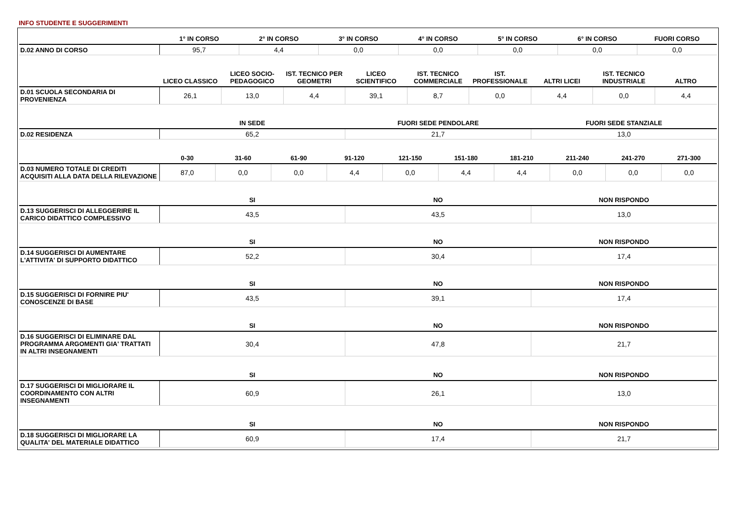INFO STUDENTE E SUGGERIMENTI
| | 1° IN CORSO | 2° IN CORSO | 3° IN CORSO | 4° IN CORSO | 5° IN CORSO | 6° IN CORSO | FUORI CORSO |
| --- | --- | --- | --- | --- | --- | --- | --- |
| D.02 ANNO DI CORSO | 95,7 | 4,4 | 0,0 | 0,0 | 0,0 | 0,0 | 0,0 |
| | LICEO CLASSICO | LICEO SOCIO-PEDAGOGICO | IST. TECNICO PER GEOMETRI | LICEO SCIENTIFICO | IST. TECNICO COMMERCIALE | IST. PROFESSIONALE | ALTRI LICEI | IST. TECNICO INDUSTRIALE | ALTRO |
| --- | --- | --- | --- | --- | --- | --- | --- | --- | --- |
| D.01 SCUOLA SECONDARIA DI PROVENIENZA | 26,1 | 13,0 | 4,4 | 39,1 | 8,7 | 0,0 | 4,4 | 0,0 | 4,4 |
| | IN SEDE | FUORI SEDE PENDOLARE | FUORI SEDE STANZIALE |
| --- | --- | --- | --- |
| D.02 RESIDENZA | 65,2 | 21,7 | 13,0 |
| | 0-30 | 31-60 | 61-90 | 91-120 | 121-150 | 151-180 | 181-210 | 211-240 | 241-270 | 271-300 |
| --- | --- | --- | --- | --- | --- | --- | --- | --- | --- | --- |
| D.03 NUMERO TOTALE DI CREDITI ACQUISITI ALLA DATA DELLA RILEVAZIONE | 87,0 | 0,0 | 0,0 | 4,4 | 0,0 | 4,4 | 4,4 | 0,0 | 0,0 | 0,0 |
| | SI | NO | NON RISPONDO |
| --- | --- | --- | --- |
| D.13 SUGGERISCI DI ALLEGGERIRE IL CARICO DIDATTICO COMPLESSIVO | 43,5 | 43,5 | 13,0 |
| | SI | NO | NON RISPONDO |
| --- | --- | --- | --- |
| D.14 SUGGERISCI DI AUMENTARE L'ATTIVITA' DI SUPPORTO DIDATTICO | 52,2 | 30,4 | 17,4 |
| | SI | NO | NON RISPONDO |
| --- | --- | --- | --- |
| D.15 SUGGERISCI DI FORNIRE PIU' CONOSCENZE DI BASE | 43,5 | 39,1 | 17,4 |
| | SI | NO | NON RISPONDO |
| --- | --- | --- | --- |
| D.16 SUGGERISCI DI ELIMINARE DAL PROGRAMMA ARGOMENTI GIA' TRATTATI IN ALTRI INSEGNAMENTI | 30,4 | 47,8 | 21,7 |
| | SI | NO | NON RISPONDO |
| --- | --- | --- | --- |
| D.17 SUGGERISCI DI MIGLIORARE IL COORDINAMENTO CON ALTRI INSEGNAMENTI | 60,9 | 26,1 | 13,0 |
| | SI | NO | NON RISPONDO |
| --- | --- | --- | --- |
| D.18 SUGGERISCI DI MIGLIORARE LA QUALITA' DEL MATERIALE DIDATTICO | 60,9 | 17,4 | 21,7 |